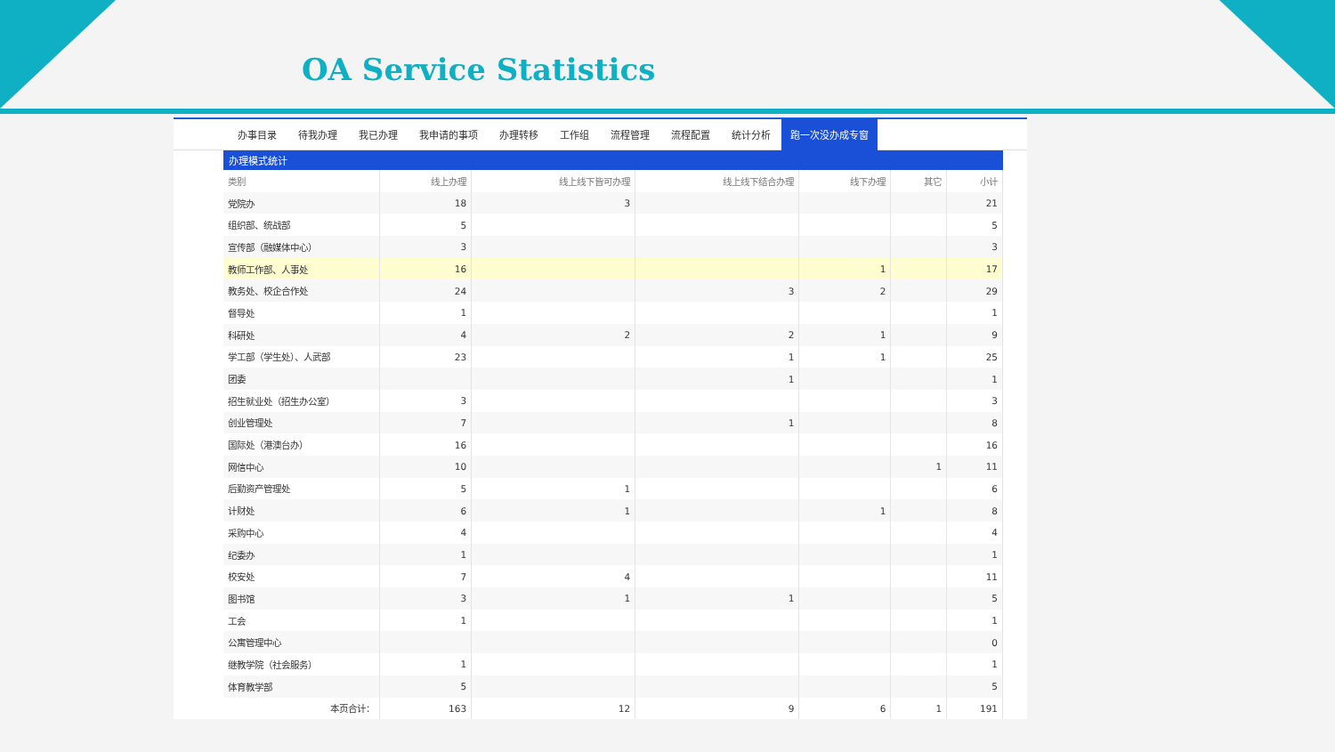OA Service Statistics
办事目录 待我办理 我已办理 我申请的事项 办理转移 工作组 流程管理 流程配置 统计分析 跑一次没办成专窗
办理模式统计
| 类别 | 线上办理 | 线上线下皆可办理 | 线上线下结合办理 | 线下办理 | 其它 | 小计 |
| --- | --- | --- | --- | --- | --- | --- |
| 党院办 | 18 | 3 | | | | 21 |
| 组织部、统战部 | 5 | | | | | 5 |
| 宣传部（融媒体中心） | 3 | | | | | 3 |
| 教师工作部、人事处 | 16 | | | 1 | | 17 |
| 教务处、校企合作处 | 24 | | 3 | 2 | | 29 |
| 督导处 | 1 | | | | | 1 |
| 科研处 | 4 | 2 | 2 | 1 | | 9 |
| 学工部（学生处）、人武部 | 23 | | 1 | 1 | | 25 |
| 团委 | | | 1 | | | 1 |
| 招生就业处（招生办公室） | 3 | | | | | 3 |
| 创业管理处 | 7 | | 1 | | | 8 |
| 国际处（港澳台办） | 16 | | | | | 16 |
| 网信中心 | 10 | | | | 1 | 11 |
| 后勤资产管理处 | 5 | 1 | | | | 6 |
| 计财处 | 6 | 1 | | 1 | | 8 |
| 采购中心 | 4 | | | | | 4 |
| 纪委办 | 1 | | | | | 1 |
| 校安处 | 7 | 4 | | | | 11 |
| 图书馆 | 3 | 1 | 1 | | | 5 |
| 工会 | 1 | | | | | 1 |
| 公寓管理中心 | | | | | | 0 |
| 继教学院（社会服务） | 1 | | | | | 1 |
| 体育教学部 | 5 | | | | | 5 |
| 本页合计： | 163 | 12 | 9 | 6 | 1 | 191 |